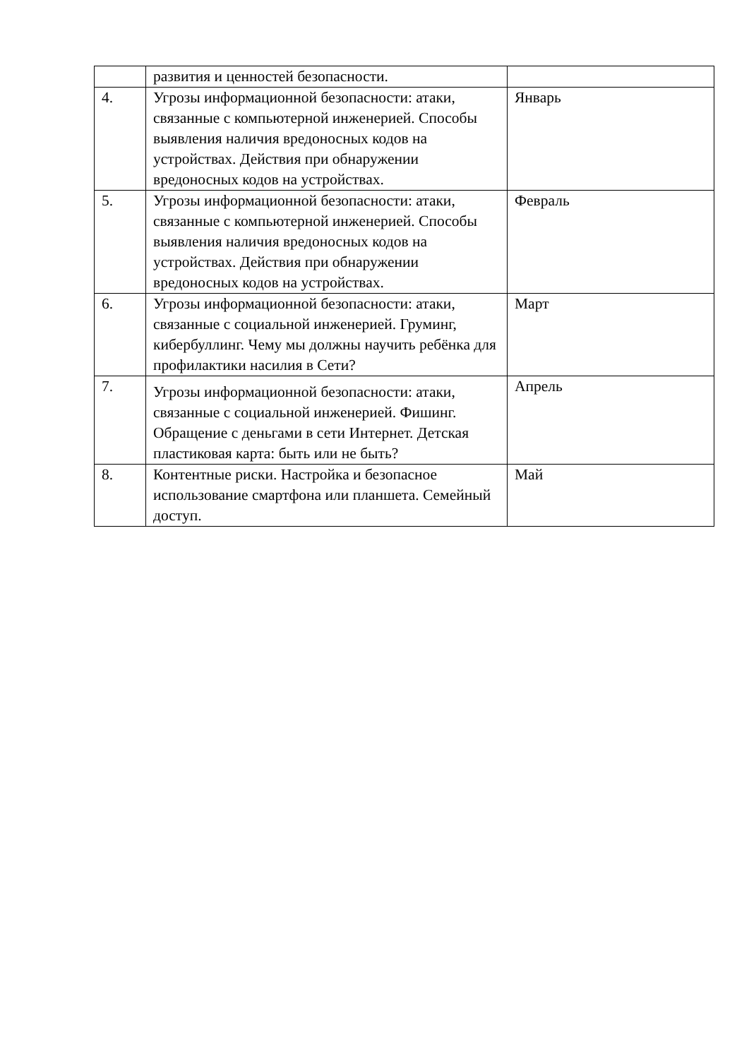| | развития и ценностей безопасности. | |
| 4. | Угрозы информационной безопасности: атаки, связанные с компьютерной инженерией. Способы выявления наличия вредоносных кодов на устройствах. Действия при обнаружении вредоносных кодов на устройствах. | Январь |
| 5. | Угрозы информационной безопасности: атаки, связанные с компьютерной инженерией. Способы выявления наличия вредоносных кодов на устройствах. Действия при обнаружении вредоносных кодов на устройствах. | Февраль |
| 6. | Угрозы информационной безопасности: атаки, связанные с социальной инженерией. Груминг, кибербуллинг. Чему мы должны научить ребёнка для профилактики насилия в Сети? | Март |
| 7. | Угрозы информационной безопасности: атаки, связанные с социальной инженерией. Фишинг. Обращение с деньгами в сети Интернет. Детская пластиковая карта: быть или не быть? | Апрель |
| 8. | Контентные риски. Настройка и безопасное использование смартфона или планшета. Семейный доступ. | Май |